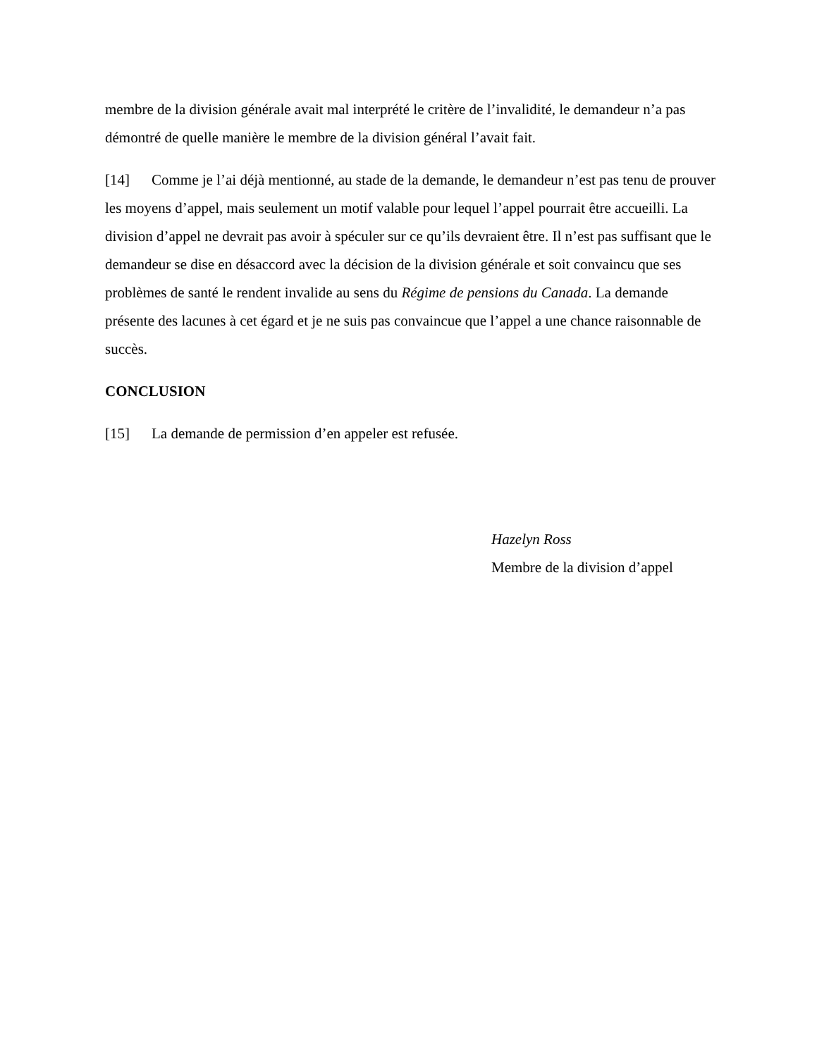membre de la division générale avait mal interprété le critère de l’invalidité, le demandeur n’a pas démontré de quelle manière le membre de la division général l’avait fait.
[14] Comme je l’ai déjà mentionné, au stade de la demande, le demandeur n’est pas tenu de prouver les moyens d’appel, mais seulement un motif valable pour lequel l’appel pourrait être accueilli. La division d’appel ne devrait pas avoir à spéculer sur ce qu’ils devraient être. Il n’est pas suffisant que le demandeur se dise en désaccord avec la décision de la division générale et soit convaincu que ses problèmes de santé le rendent invalide au sens du Régime de pensions du Canada. La demande présente des lacunes à cet égard et je ne suis pas convaincue que l’appel a une chance raisonnable de succès.
CONCLUSION
[15] La demande de permission d’en appeler est refusée.
Hazelyn Ross
Membre de la division d’appel